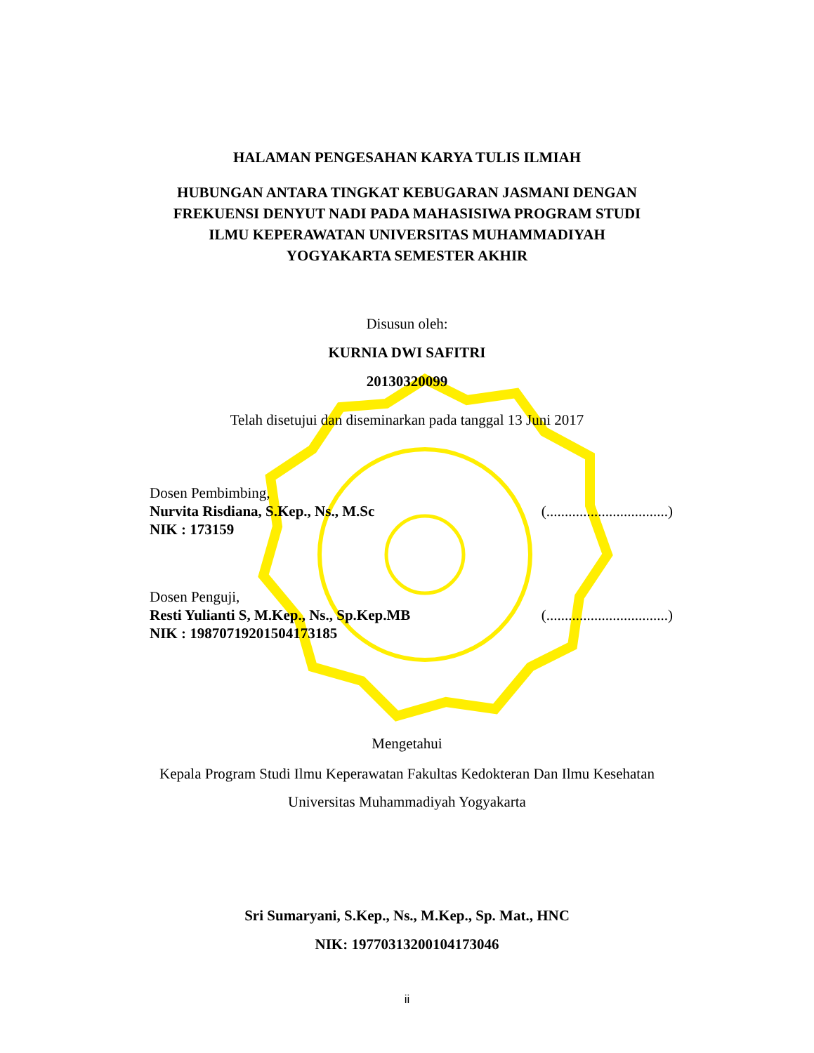HALAMAN PENGESAHAN KARYA TULIS ILMIAH
HUBUNGAN ANTARA TINGKAT KEBUGARAN JASMANI DENGAN
FREKUENSI DENYUT NADI PADA MAHASISIWA PROGRAM STUDI
ILMU KEPERAWATAN UNIVERSITAS MUHAMMADIYAH
YOGYAKARTA SEMESTER AKHIR
Disusun oleh:
KURNIA DWI SAFITRI
20130320099
Telah disetujui dan diseminarkan pada tanggal 13 Juni 2017
Dosen Pembimbing,
Nurvita Risdiana, S.Kep., Ns., M.Sc (.................................)
NIK : 173159
Dosen Penguji,
Resti Yulianti S, M.Kep., Ns., Sp.Kep.MB (.................................)
NIK : 19870719201504173185
Mengetahui
Kepala Program Studi Ilmu Keperawatan Fakultas Kedokteran Dan Ilmu Kesehatan
Universitas Muhammadiyah Yogyakarta
Sri Sumaryani, S.Kep., Ns., M.Kep., Sp. Mat., HNC
NIK: 19770313200104173046
ii